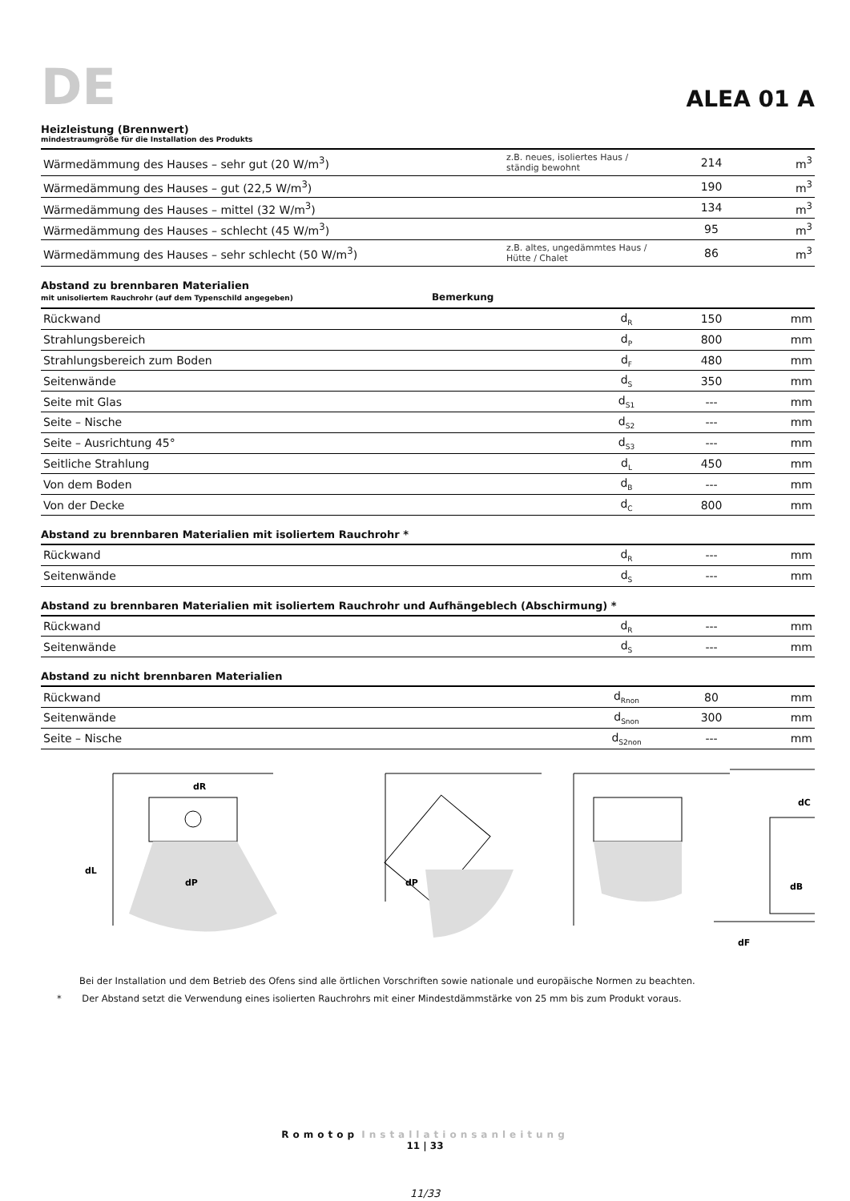DE
ALEA 01 A
Heizleistung (Brennwert)
mindestraumgröße für die Installation des Produkts
| Wärmedämmung des Hauses – sehr gut (20 W/m<sup>3</sup>) | z.B. neues, isoliertes Haus / ständig bewohnt | 214 | m<sup>3</sup> |
| Wärmedämmung des Hauses – gut (22,5 W/m<sup>3</sup>) | | 190 | m<sup>3</sup> |
| Wärmedämmung des Hauses – mittel (32 W/m<sup>3</sup>) | | 134 | m<sup>3</sup> |
| Wärmedämmung des Hauses – schlecht (45 W/m<sup>3</sup>) | | 95 | m<sup>3</sup> |
| Wärmedämmung des Hauses – sehr schlecht (50 W/m<sup>3</sup>) | z.B. altes, ungedämmtes Haus / Hütte / Chalet | 86 | m<sup>3</sup> |
Abstand zu brennbaren Materialien
mit unisoliertem Rauchrohr (auf dem Typenschild angegeben) Bemerkung
| Rückwand | d<sub>R</sub> | 150 | mm |
| Strahlungsbereich | d<sub>P</sub> | 800 | mm |
| Strahlungsbereich zum Boden | d<sub>F</sub> | 480 | mm |
| Seitenwände | d<sub>S</sub> | 350 | mm |
| Seite mit Glas | d<sub>S1</sub> | --- | mm |
| Seite – Nische | d<sub>S2</sub> | --- | mm |
| Seite – Ausrichtung 45° | d<sub>S3</sub> | --- | mm |
| Seitliche Strahlung | d<sub>L</sub> | 450 | mm |
| Von dem Boden | d<sub>B</sub> | --- | mm |
| Von der Decke | d<sub>C</sub> | 800 | mm |
Abstand zu brennbaren Materialien mit isoliertem Rauchrohr *
| Rückwand | d<sub>R</sub> | --- | mm |
| Seitenwände | d<sub>S</sub> | --- | mm |
Abstand zu brennbaren Materialien mit isoliertem Rauchrohr und Aufhängeblech (Abschirmung) *
| Rückwand | d<sub>R</sub> | --- | mm |
| Seitenwände | d<sub>S</sub> | --- | mm |
Abstand zu nicht brennbaren Materialien
| Rückwand | d<sub>Rnon</sub> | 80 | mm |
| Seitenwände | d<sub>Snon</sub> | 300 | mm |
| Seite – Nische | d<sub>S2non</sub> | --- | mm |
dL
dP
dR
dP
dC
dB
dF
Bei der Installation und dem Betrieb des Ofens sind alle örtlichen Vorschriften sowie nationale und europäische Normen zu beachten.
* Der Abstand setzt die Verwendung eines isolierten Rauchrohrs mit einer Mindestdämmstärke von 25 mm bis zum Produkt voraus.
Romotop Installationsanleitung
11 | 33
11/33